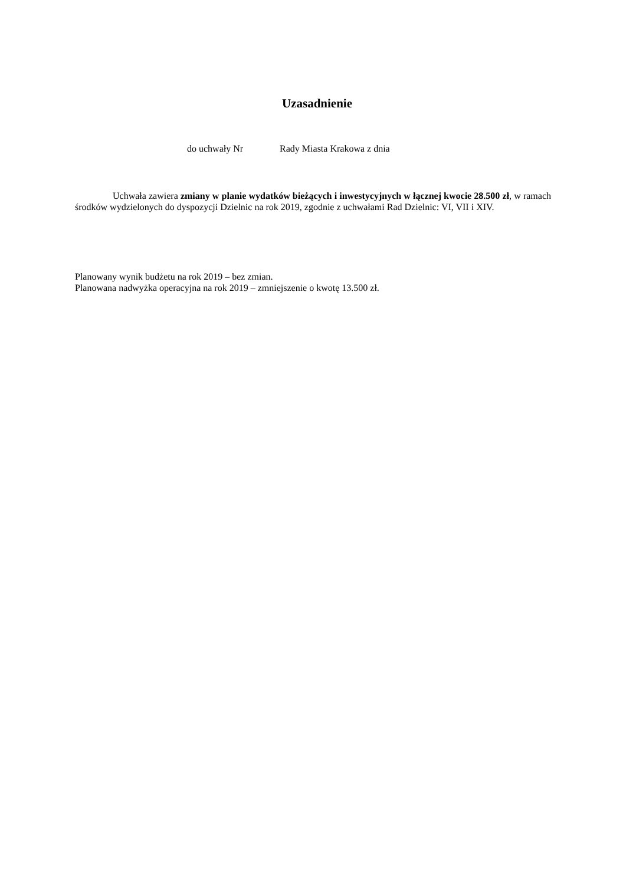Uzasadnienie
do uchwały Nr Rady Miasta Krakowa z dnia
Uchwała zawiera zmiany w planie wydatków bieżących i inwestycyjnych w łącznej kwocie 28.500 zł, w ramach środków wydzielonych do dyspozycji Dzielnic na rok 2019, zgodnie z uchwałami Rad Dzielnic: VI, VII i XIV.
Planowany wynik budżetu na rok 2019 – bez zmian.
Planowana nadwyżka operacyjna na rok 2019 – zmniejszenie o kwotę 13.500 zł.